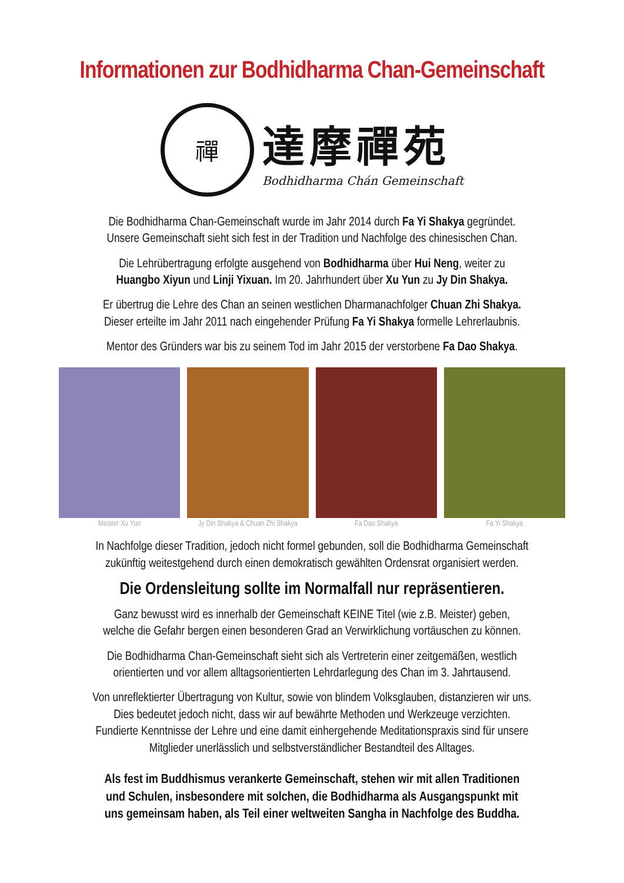Informationen zur Bodhidharma Chan-Gemeinschaft
禪
達摩禪苑
Bodhidharma Chán Gemeinschaft
Die Bodhidharma Chan-Gemeinschaft wurde im Jahr 2014 durch Fa Yi Shakya gegründet.
Unsere Gemeinschaft sieht sich fest in der Tradition und Nachfolge des chinesischen Chan.
Die Lehrübertragung erfolgte ausgehend von Bodhidharma über Hui Neng, weiter zu
Huangbo Xiyun und Linji Yixuan. Im 20. Jahrhundert über Xu Yun zu Jy Din Shakya.
Er übertrug die Lehre des Chan an seinen westlichen Dharmanachfolger Chuan Zhi Shakya.
Dieser erteilte im Jahr 2011 nach eingehender Prüfung Fa Yi Shakya formelle Lehrerlaubnis.
Mentor des Gründers war bis zu seinem Tod im Jahr 2015 der verstorbene Fa Dao Shakya.
Meister Xu Yun Jy Din Shakya & Chuan Zhi Shakya
Fa Dao Shakya Fa Yi Shakya
In Nachfolge dieser Tradition, jedoch nicht formel gebunden, soll die Bodhidharma Gemeinschaft
zukünftig weitestgehend durch einen demokratisch gewählten Ordensrat organisiert werden.
Die Ordensleitung sollte im Normalfall nur repräsentieren.
Ganz bewusst wird es innerhalb der Gemeinschaft KEINE Titel (wie z.B. Meister) geben,
welche die Gefahr bergen einen besonderen Grad an Verwirklichung vortäuschen zu können.
Die Bodhidharma Chan-Gemeinschaft sieht sich als Vertreterin einer zeitgemäßen, westlich
orientierten und vor allem alltagsorientierten Lehrdarlegung des Chan im 3. Jahrtausend.
Von unreflektierter Übertragung von Kultur, sowie von blindem Volksglauben, distanzieren wir uns.
Dies bedeutet jedoch nicht, dass wir auf bewährte Methoden und Werkzeuge verzichten.
Fundierte Kenntnisse der Lehre und eine damit einhergehende Meditationspraxis sind für unsere
Mitglieder unerlässlich und selbstverständlicher Bestandteil des Alltages.
Als fest im Buddhismus verankerte Gemeinschaft, stehen wir mit allen Traditionen
und Schulen, insbesondere mit solchen, die Bodhidharma als Ausgangspunkt mit
uns gemeinsam haben, als Teil einer weltweiten Sangha in Nachfolge des Buddha.